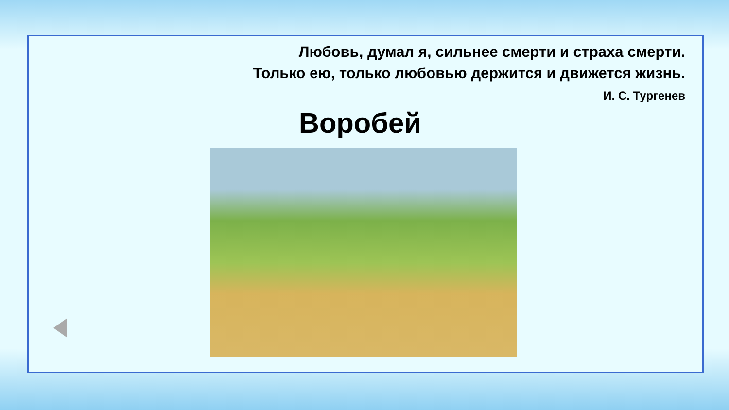Любовь, думал я, сильнее смерти и страха смерти.
Только ею, только любовью держится и движется жизнь.
И. С. Тургенев
Воробей